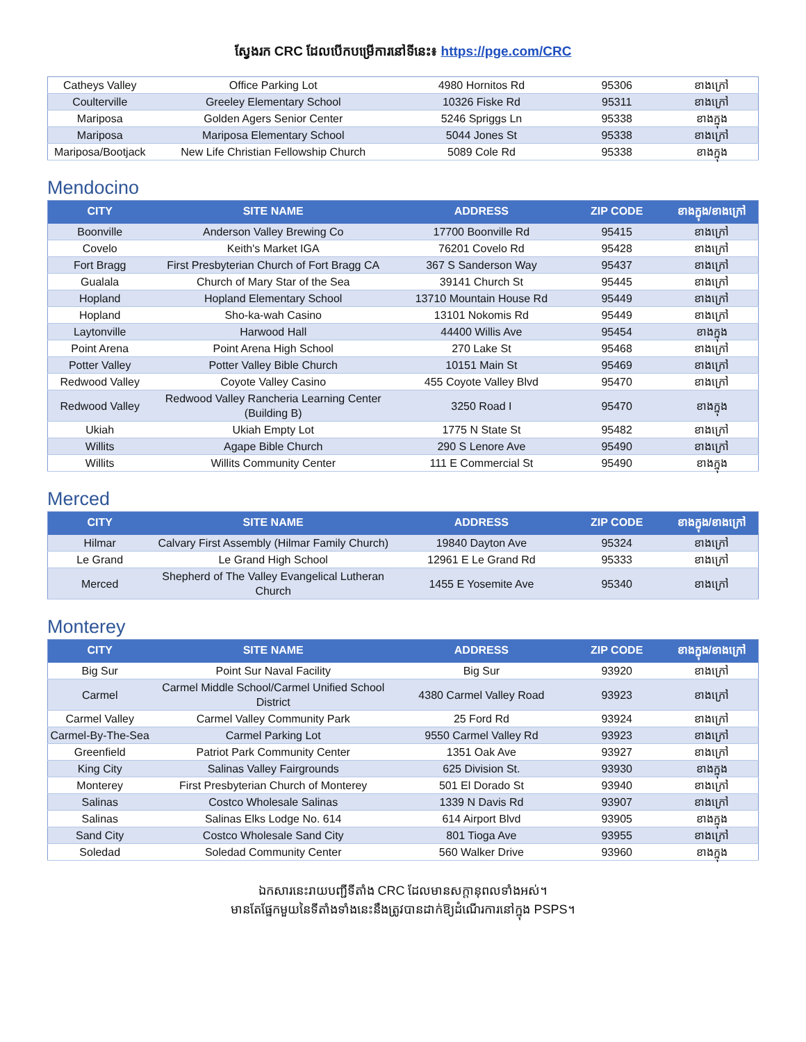ស្វែងរក CRC ដែលបើកបម្រើការនៅទីនេះ៖ https://pge.com/CRC
| Catheys Valley | Office Parking Lot | 4980 Hornitos Rd | 95306 | ខាងក្រៅ |
| Coulterville | Greeley Elementary School | 10326 Fiske Rd | 95311 | ខាងក្រៅ |
| Mariposa | Golden Agers Senior Center | 5246 Spriggs Ln | 95338 | ខាងក្នុង |
| Mariposa | Mariposa Elementary School | 5044 Jones St | 95338 | ខាងក្រៅ |
| Mariposa/Bootjack | New Life Christian Fellowship Church | 5089 Cole Rd | 95338 | ខាងក្នុង |
Mendocino
| CITY | SITE NAME | ADDRESS | ZIP CODE | ខាងក្នុង/ខាងក្រៅ |
| --- | --- | --- | --- | --- |
| Boonville | Anderson Valley Brewing Co | 17700 Boonville Rd | 95415 | ខាងក្រៅ |
| Covelo | Keith's Market IGA | 76201 Covelo Rd | 95428 | ខាងក្រៅ |
| Fort Bragg | First Presbyterian Church of Fort Bragg CA | 367 S Sanderson Way | 95437 | ខាងក្រៅ |
| Gualala | Church of Mary Star of the Sea | 39141 Church St | 95445 | ខាងក្រៅ |
| Hopland | Hopland Elementary School | 13710 Mountain House Rd | 95449 | ខាងក្រៅ |
| Hopland | Sho-ka-wah Casino | 13101 Nokomis Rd | 95449 | ខាងក្រៅ |
| Laytonville | Harwood Hall | 44400 Willis Ave | 95454 | ខាងក្នុង |
| Point Arena | Point Arena High School | 270 Lake St | 95468 | ខាងក្រៅ |
| Potter Valley | Potter Valley Bible Church | 10151 Main St | 95469 | ខាងក្រៅ |
| Redwood Valley | Coyote Valley Casino | 455 Coyote Valley Blvd | 95470 | ខាងក្រៅ |
| Redwood Valley | Redwood Valley Rancheria Learning Center (Building B) | 3250 Road I | 95470 | ខាងក្នុង |
| Ukiah | Ukiah Empty Lot | 1775 N State St | 95482 | ខាងក្រៅ |
| Willits | Agape Bible Church | 290 S Lenore Ave | 95490 | ខាងក្រៅ |
| Willits | Willits Community Center | 111 E Commercial St | 95490 | ខាងក្នុង |
Merced
| CITY | SITE NAME | ADDRESS | ZIP CODE | ខាងក្នុង/ខាងក្រៅ |
| --- | --- | --- | --- | --- |
| Hilmar | Calvary First Assembly (Hilmar Family Church) | 19840 Dayton Ave | 95324 | ខាងក្រៅ |
| Le Grand | Le Grand High School | 12961 E Le Grand Rd | 95333 | ខាងក្រៅ |
| Merced | Shepherd of The Valley Evangelical Lutheran Church | 1455 E Yosemite Ave | 95340 | ខាងក្រៅ |
Monterey
| CITY | SITE NAME | ADDRESS | ZIP CODE | ខាងក្នុង/ខាងក្រៅ |
| --- | --- | --- | --- | --- |
| Big Sur | Point Sur Naval Facility | Big Sur | 93920 | ខាងក្រៅ |
| Carmel | Carmel Middle School/Carmel Unified School District | 4380 Carmel Valley Road | 93923 | ខាងក្រៅ |
| Carmel Valley | Carmel Valley Community Park | 25 Ford Rd | 93924 | ខាងក្រៅ |
| Carmel-By-The-Sea | Carmel Parking Lot | 9550 Carmel Valley Rd | 93923 | ខាងក្រៅ |
| Greenfield | Patriot Park Community Center | 1351 Oak Ave | 93927 | ខាងក្រៅ |
| King City | Salinas Valley Fairgrounds | 625 Division St. | 93930 | ខាងក្នុង |
| Monterey | First Presbyterian Church of Monterey | 501 El Dorado St | 93940 | ខាងក្រៅ |
| Salinas | Costco Wholesale Salinas | 1339 N Davis Rd | 93907 | ខាងក្រៅ |
| Salinas | Salinas Elks Lodge No. 614 | 614 Airport Blvd | 93905 | ខាងក្នុង |
| Sand City | Costco Wholesale Sand City | 801 Tioga Ave | 93955 | ខាងក្រៅ |
| Soledad | Soledad Community Center | 560 Walker Drive | 93960 | ខាងក្នុង |
ឯកសារនេះរាយបញ្ជីទីតាំង CRC ដែលមានសក្តានុពលទាំងអស់។
មានតែផ្នែកមួយនៃទីតាំងទាំងនេះនឹងត្រូវបានដាក់ឱ្យដំណើរការនៅក្នុង PSPS។